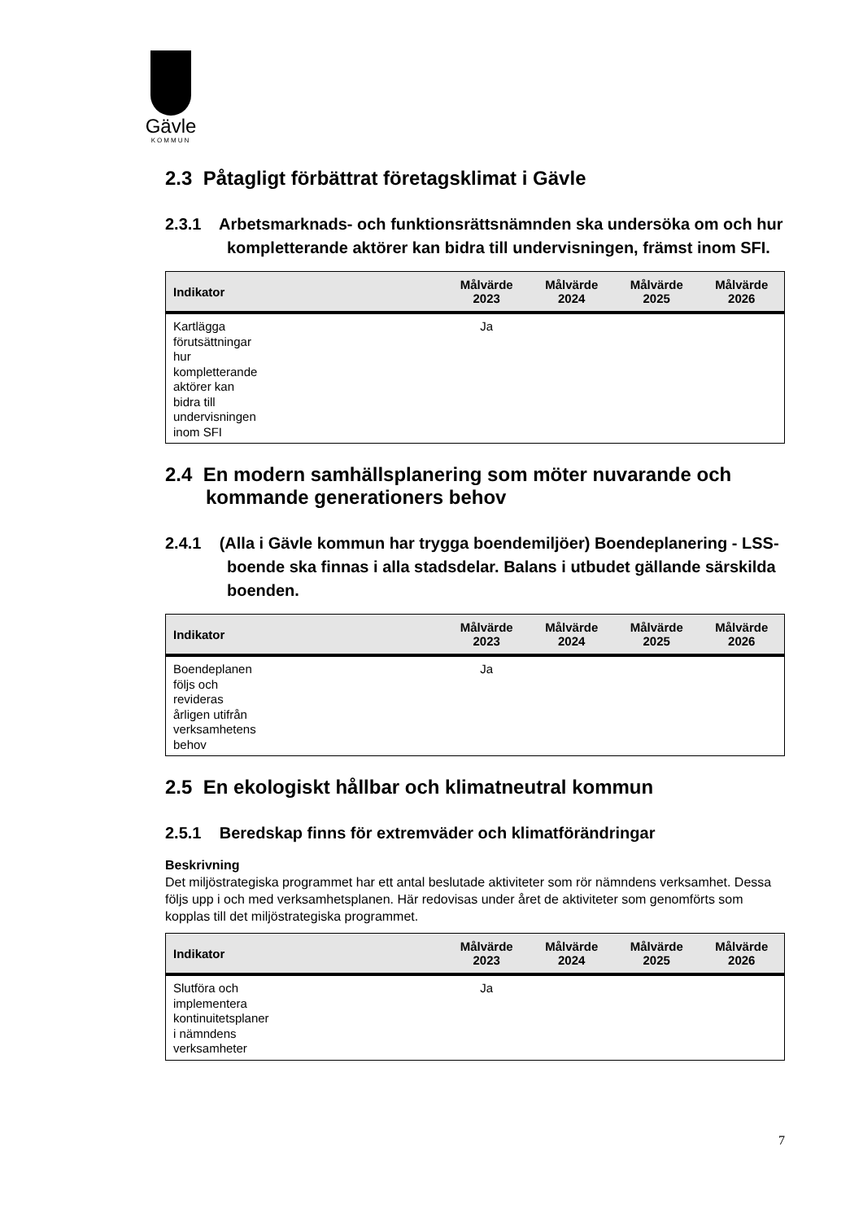Gävle
KOMMUN
2.3 Påtagligt förbättrat företagsklimat i Gävle
2.3.1 Arbetsmarknads- och funktionsrättsnämnden ska undersöka om och hur kompletterande aktörer kan bidra till undervisningen, främst inom SFI.
| Indikator | Målvärde 2023 | Målvärde 2024 | Målvärde 2025 | Målvärde 2026 |
| --- | --- | --- | --- | --- |
| Kartlägga förutsättningar hur kompletterande aktörer kan bidra till undervisningen inom SFI | Ja | | | |
2.4 En modern samhällsplanering som möter nuvarande och kommande generationers behov
2.4.1 (Alla i Gävle kommun har trygga boendemiljöer) Boendeplanering - LSS-boende ska finnas i alla stadsdelar. Balans i utbudet gällande särskilda boenden.
| Indikator | Målvärde 2023 | Målvärde 2024 | Målvärde 2025 | Målvärde 2026 |
| --- | --- | --- | --- | --- |
| Boendeplanen följs och revideras årligen utifrån verksamhetens behov | Ja | | | |
2.5 En ekologiskt hållbar och klimatneutral kommun
2.5.1 Beredskap finns för extremväder och klimatförändringar
Beskrivning
Det miljöstrategiska programmet har ett antal beslutade aktiviteter som rör nämndens verksamhet. Dessa följs upp i och med verksamhetsplanen. Här redovisas under året de aktiviteter som genomförts som kopplas till det miljöstrategiska programmet.
| Indikator | Målvärde 2023 | Målvärde 2024 | Målvärde 2025 | Målvärde 2026 |
| --- | --- | --- | --- | --- |
| Slutföra och implementera kontinuitetsplaner i nämndens verksamheter | Ja | | | |
7